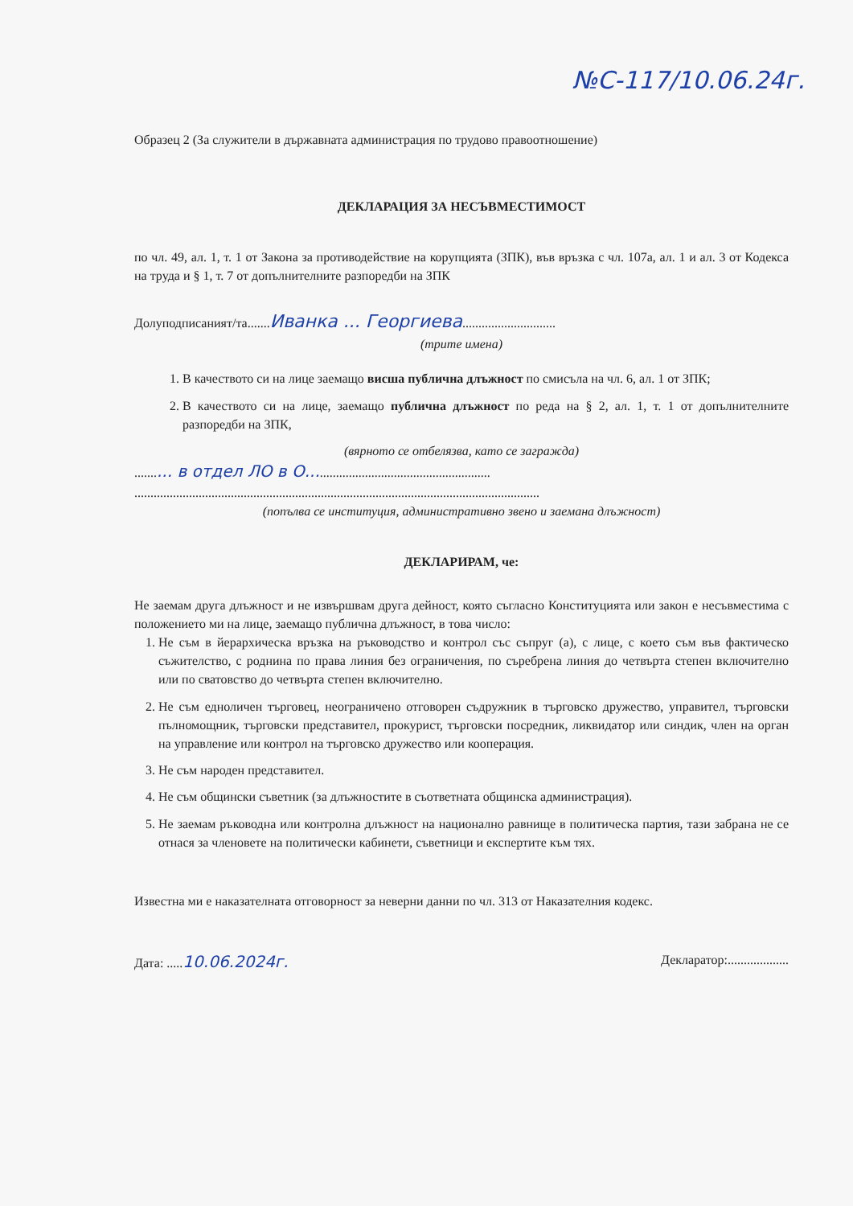№С-117/10.06.24г.
Образец 2 (За служители в държавната администрация по трудово правоотношение)
ДЕКЛАРАЦИЯ ЗА НЕСЪВМЕСТИМОСТ
по чл. 49, ал. 1, т. 1 от Закона за противодействие на корупцията (ЗПК), във връзка с чл. 107а, ал. 1 и ал. 3 от Кодекса на труда и § 1, т. 7 от допълнителните разпоредби на ЗПК
Долуподписаният/та.......Иванка ... Георгиева.............................
(трите имена)
1. В качеството си на лице заемащо висша публична длъжност по смисъла на чл. 6, ал. 1 от ЗПК;
2. В качеството си на лице, заемащо публична длъжност по реда на § 2, ал. 1, т. 1 от допълнителните разпоредби на ЗПК,
(вярното се отбелязва, като се загражда)
.......... в отдел ЛО в О........................................................
..............................................................................................................................
(попълва се институция, административно звено и заемана длъжност)
ДЕКЛАРИРАМ, че:
Не заемам друга длъжност и не извършвам друга дейност, която съгласно Конституцията или закон е несъвместима с положението ми на лице, заемащо публична длъжност, в това число:
1. Не съм в йерархическа връзка на ръководство и контрол със съпруг (а), с лице, с което съм във фактическо съжителство, с роднина по права линия без ограничения, по съребрена линия до четвърта степен включително или по сватовство до четвърта степен включително.
2. Не съм едноличен търговец, неограничено отговорен съдружник в търговско дружество, управител, търговски пълномощник, търговски представител, прокурист, търговски посредник, ликвидатор или синдик, член на орган на управление или контрол на търговско дружество или кооперация.
3. Не съм народен представител.
4. Не съм общински съветник (за длъжностите в съответната общинска администрация).
5. Не заемам ръководна или контролна длъжност на национално равнище в политическа партия, тази забрана не се отнася за членовете на политически кабинети, съветници и експертите към тях.
Известна ми е наказателната отговорност за неверни данни по чл. 313 от Наказателния кодекс.
Дата: .....10.06.2024г. Декларатор:...................